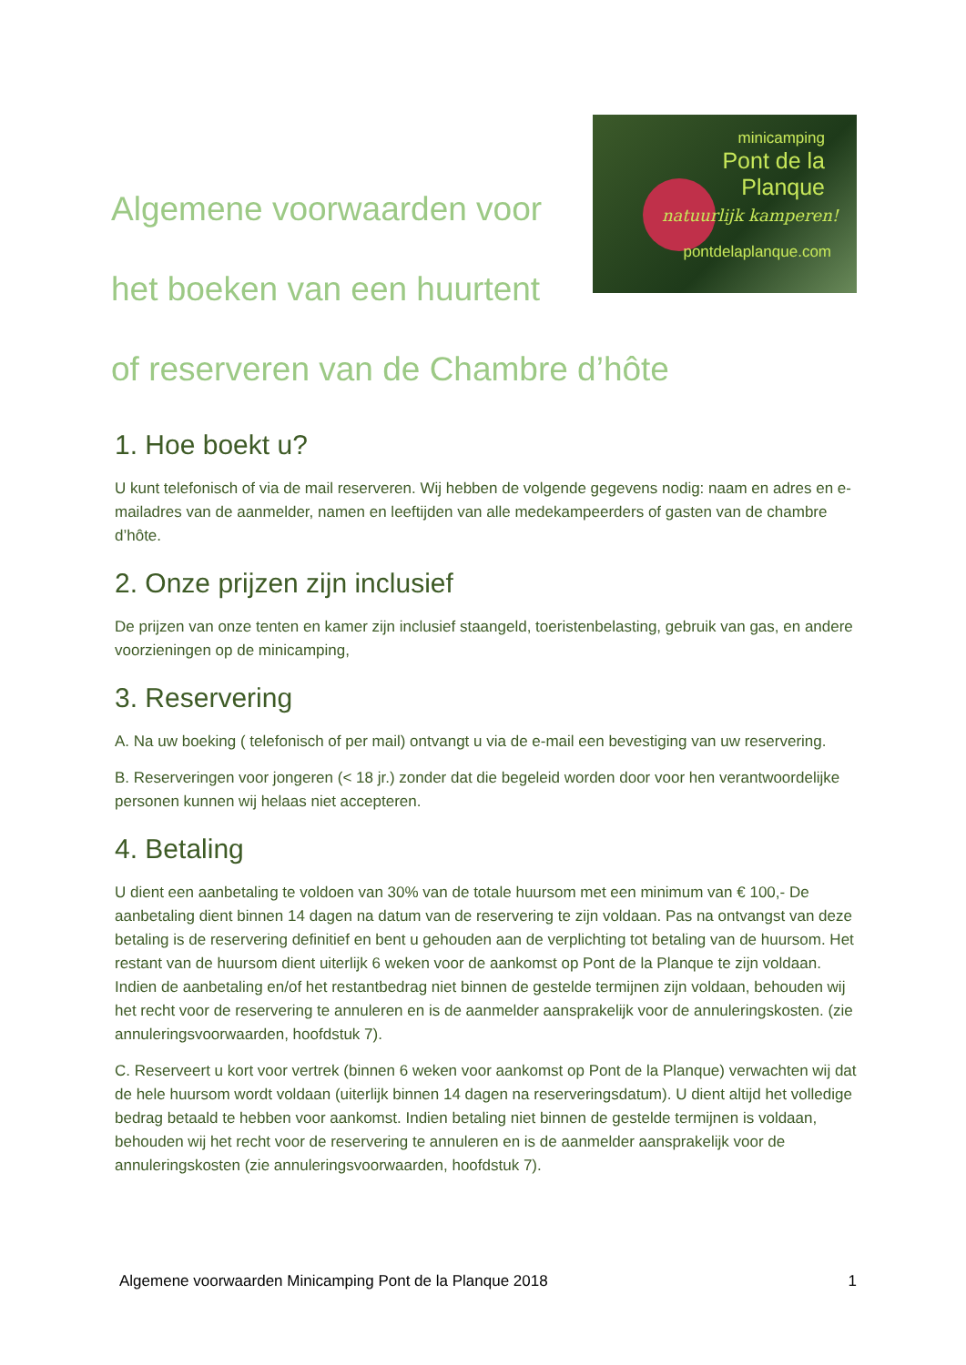Algemene voorwaarden voor
het boeken van een huurtent
minicamping
Pont de la
Planque
natuurlijk kamperen!
pontdelaplanque.com
of reserveren van de Chambre d’hôte
1. Hoe boekt u?
U kunt telefonisch of via de mail reserveren. Wij hebben de volgende gegevens nodig: naam en adres en e-mailadres van de aanmelder, namen en leeftijden van alle medekampeerders of gasten van de chambre d’hôte.
2. Onze prijzen zijn inclusief
De prijzen van onze tenten en kamer zijn inclusief staangeld, toeristenbelasting, gebruik van gas, en andere voorzieningen op de minicamping,
3. Reservering
A. Na uw boeking ( telefonisch of per mail) ontvangt u via de e-mail een bevestiging van uw reservering.
B. Reserveringen voor jongeren (< 18 jr.) zonder dat die begeleid worden door voor hen verantwoordelijke personen kunnen wij helaas niet accepteren.
4. Betaling
U dient een aanbetaling te voldoen van 30% van de totale huursom met een minimum van € 100,- De aanbetaling dient binnen 14 dagen na datum van de reservering te zijn voldaan. Pas na ontvangst van deze betaling is de reservering definitief en bent u gehouden aan de verplichting tot betaling van de huursom. Het restant van de huursom dient uiterlijk 6 weken voor de aankomst op Pont de la Planque te zijn voldaan. Indien de aanbetaling en/of het restantbedrag niet binnen de gestelde termijnen zijn voldaan, behouden wij het recht voor de reservering te annuleren en is de aanmelder aansprakelijk voor de annuleringskosten. (zie annuleringsvoorwaarden, hoofdstuk 7).
C. Reserveert u kort voor vertrek (binnen 6 weken voor aankomst op Pont de la Planque) verwachten wij dat de hele huursom wordt voldaan (uiterlijk binnen 14 dagen na reserveringsdatum). U dient altijd het volledige bedrag betaald te hebben voor aankomst. Indien betaling niet binnen de gestelde termijnen is voldaan, behouden wij het recht voor de reservering te annuleren en is de aanmelder aansprakelijk voor de annuleringskosten (zie annuleringsvoorwaarden, hoofdstuk 7).
Algemene voorwaarden Minicamping Pont de la Planque 2018 1